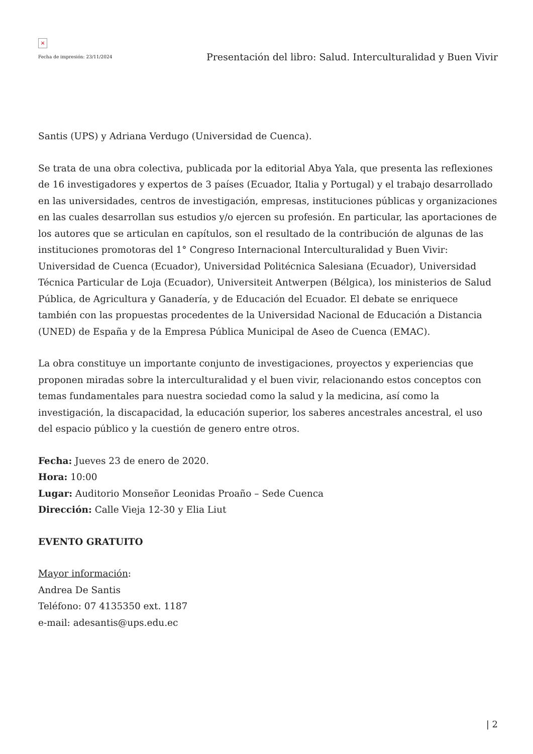×
Fecha de impresión: 23/11/2024
Presentación del libro: Salud. Interculturalidad y Buen Vivir
Santis (UPS) y Adriana Verdugo (Universidad de Cuenca).
Se trata de una obra colectiva, publicada por la editorial Abya Yala, que presenta las reflexiones de 16 investigadores y expertos de 3 países (Ecuador, Italia y Portugal) y el trabajo desarrollado en las universidades, centros de investigación, empresas, instituciones públicas y organizaciones en las cuales desarrollan sus estudios y/o ejercen su profesión. En particular, las aportaciones de los autores que se articulan en capítulos, son el resultado de la contribución de algunas de las instituciones promotoras del 1° Congreso Internacional Interculturalidad y Buen Vivir: Universidad de Cuenca (Ecuador), Universidad Politécnica Salesiana (Ecuador), Universidad Técnica Particular de Loja (Ecuador), Universiteit Antwerpen (Bélgica), los ministerios de Salud Pública, de Agricultura y Ganadería, y de Educación del Ecuador. El debate se enriquece también con las propuestas procedentes de la Universidad Nacional de Educación a Distancia (UNED) de España y de la Empresa Pública Municipal de Aseo de Cuenca (EMAC).
La obra constituye un importante conjunto de investigaciones, proyectos y experiencias que proponen miradas sobre la interculturalidad y el buen vivir, relacionando estos conceptos con temas fundamentales para nuestra sociedad como la salud y la medicina, así como la investigación, la discapacidad, la educación superior, los saberes ancestrales ancestral, el uso del espacio público y la cuestión de genero entre otros.
Fecha: Jueves 23 de enero de 2020.
Hora: 10:00
Lugar: Auditorio Monseñor Leonidas Proaño – Sede Cuenca
Dirección: Calle Vieja 12-30 y Elia Liut
EVENTO GRATUITO
Mayor información:
Andrea De Santis
Teléfono: 07 4135350 ext. 1187
e-mail: adesantis@ups.edu.ec
| 2